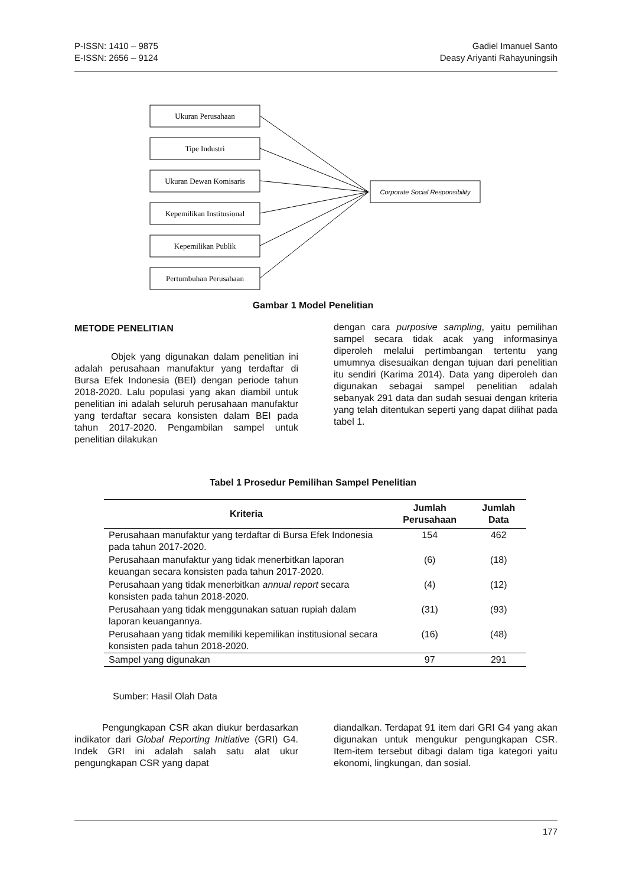P-ISSN: 1410 – 9875
E-ISSN: 2656 – 9124
Gadiel Imanuel Santo
Deasy Ariyanti Rahayuningsih
Ukuran Perusahaan
Tipe Industri
Ukuran Dewan Komisaris
Kepemilikan Institusional
Kepemilikan Publik
Pertumbuhan Perusahaan
Corporate Social Responsibility
Gambar 1 Model Penelitian
METODE PENELITIAN
Objek yang digunakan dalam penelitian ini adalah perusahaan manufaktur yang terdaftar di Bursa Efek Indonesia (BEI) dengan periode tahun 2018-2020. Lalu populasi yang akan diambil untuk penelitian ini adalah seluruh perusahaan manufaktur yang terdaftar secara konsisten dalam BEI pada tahun 2017-2020. Pengambilan sampel untuk penelitian dilakukan
dengan cara purposive sampling, yaitu pemilihan sampel secara tidak acak yang informasinya diperoleh melalui pertimbangan tertentu yang umumnya disesuaikan dengan tujuan dari penelitian itu sendiri (Karima 2014). Data yang diperoleh dan digunakan sebagai sampel penelitian adalah sebanyak 291 data dan sudah sesuai dengan kriteria yang telah ditentukan seperti yang dapat dilihat pada tabel 1.
Tabel 1 Prosedur Pemilihan Sampel Penelitian
| Kriteria | Jumlah Perusahaan | Jumlah Data |
| --- | --- | --- |
| Perusahaan manufaktur yang terdaftar di Bursa Efek Indonesia pada tahun 2017-2020. | 154 | 462 |
| Perusahaan manufaktur yang tidak menerbitkan laporan keuangan secara konsisten pada tahun 2017-2020. | (6) | (18) |
| Perusahaan yang tidak menerbitkan annual report secara konsisten pada tahun 2018-2020. | (4) | (12) |
| Perusahaan yang tidak menggunakan satuan rupiah dalam laporan keuangannya. | (31) | (93) |
| Perusahaan yang tidak memiliki kepemilikan institusional secara konsisten pada tahun 2018-2020. | (16) | (48) |
| Sampel yang digunakan | 97 | 291 |
Sumber: Hasil Olah Data
Pengungkapan CSR akan diukur berdasarkan indikator dari Global Reporting Initiative (GRI) G4. Indek GRI ini adalah salah satu alat ukur pengungkapan CSR yang dapat
diandalkan. Terdapat 91 item dari GRI G4 yang akan digunakan untuk mengukur pengungkapan CSR. Item-item tersebut dibagi dalam tiga kategori yaitu ekonomi, lingkungan, dan sosial.
177